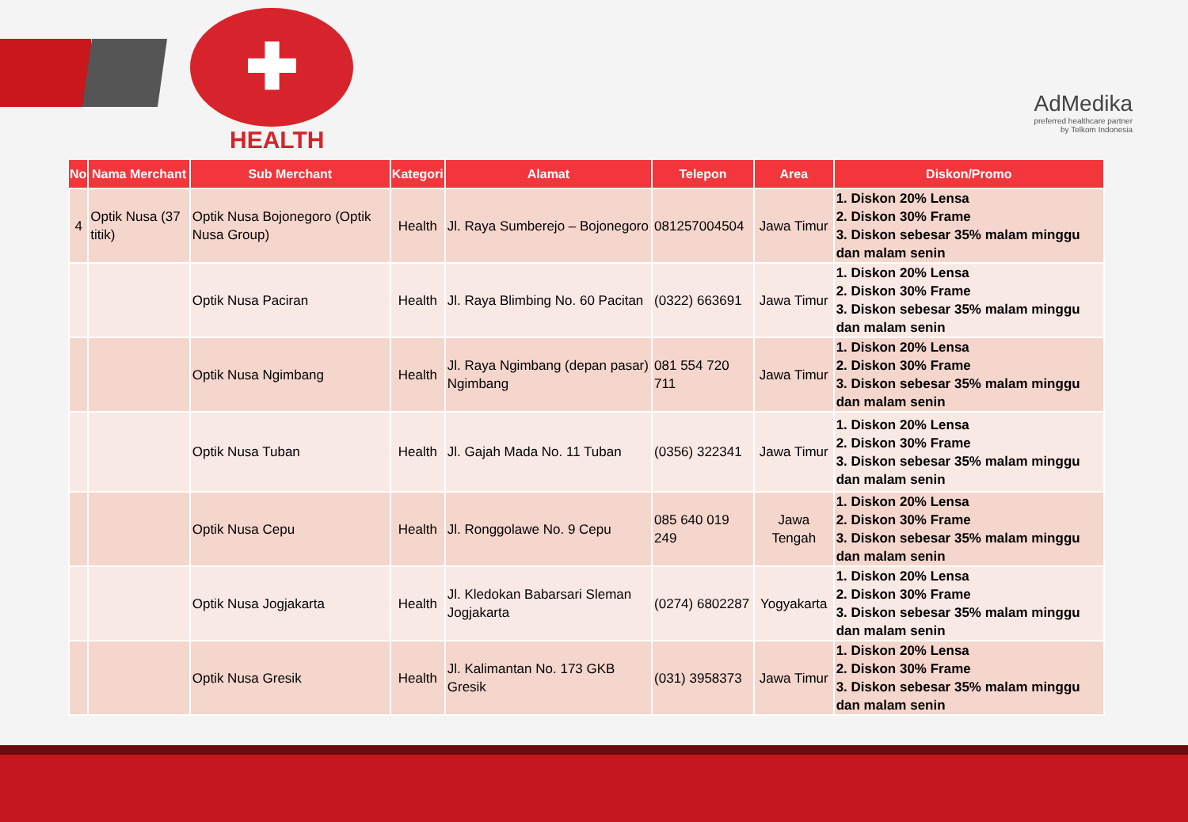✚
HEALTH
AdMedika
preferred healthcare partner
by Telkom Indonesia
| No | Nama Merchant | Sub Merchant | Kategori | Alamat | Telepon | Area | Diskon/Promo |
| --- | --- | --- | --- | --- | --- | --- | --- |
| 4 | Optik Nusa (37 titik) | Optik Nusa Bojonegoro (Optik Nusa Group) | Health | Jl. Raya Sumberejo – Bojonegoro | 081257004504 | Jawa Timur | 1. Diskon 20% Lensa 2. Diskon 30% Frame 3. Diskon sebesar 35% malam minggu dan malam senin |
| | | Optik Nusa Paciran | Health | Jl. Raya Blimbing No. 60 Pacitan | (0322) 663691 | Jawa Timur | 1. Diskon 20% Lensa 2. Diskon 30% Frame 3. Diskon sebesar 35% malam minggu dan malam senin |
| | | Optik Nusa Ngimbang | Health | Jl. Raya Ngimbang (depan pasar) Ngimbang | 081 554 720 711 | Jawa Timur | 1. Diskon 20% Lensa 2. Diskon 30% Frame 3. Diskon sebesar 35% malam minggu dan malam senin |
| | | Optik Nusa Tuban | Health | Jl. Gajah Mada No. 11 Tuban | (0356) 322341 | Jawa Timur | 1. Diskon 20% Lensa 2. Diskon 30% Frame 3. Diskon sebesar 35% malam minggu dan malam senin |
| | | Optik Nusa Cepu | Health | Jl. Ronggolawe No. 9 Cepu | 085 640 019 249 | Jawa Tengah | 1. Diskon 20% Lensa 2. Diskon 30% Frame 3. Diskon sebesar 35% malam minggu dan malam senin |
| | | Optik Nusa Jogjakarta | Health | Jl. Kledokan Babarsari Sleman Jogjakarta | (0274) 6802287 | Yogyakarta | 1. Diskon 20% Lensa 2. Diskon 30% Frame 3. Diskon sebesar 35% malam minggu dan malam senin |
| | | Optik Nusa Gresik | Health | Jl. Kalimantan No. 173 GKB Gresik | (031) 3958373 | Jawa Timur | 1. Diskon 20% Lensa 2. Diskon 30% Frame 3. Diskon sebesar 35% malam minggu dan malam senin |